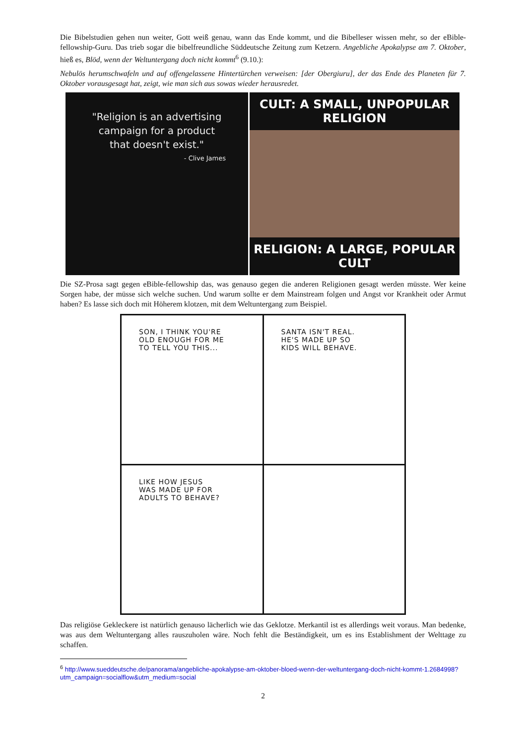Die Bibelstudien gehen nun weiter, Gott weiß genau, wann das Ende kommt, und die Bibelleser wissen mehr, so der eBible-fellowship-Guru. Das trieb sogar die bibelfreundliche Süddeutsche Zeitung zum Ketzern. Angebliche Apokalypse am 7. Oktober, hieß es, Blöd, wenn der Weltuntergang doch nicht kommt<sup>6</sup> (9.10.):
Nebulös herumschwafeln und auf offengelassene Hintertürchen verweisen: [der Obergiuru], der das Ende des Planeten für 7. Oktober vorausgesagt hat, zeigt, wie man sich aus sowas wieder herausredet.
"Religion is an advertising
campaign for a product
that doesn't exist."
- Clive James
CULT: A SMALL, UNPOPULAR RELIGION
RELIGION: A LARGE, POPULAR CULT
Die SZ-Prosa sagt gegen eBible-fellowship das, was genauso gegen die anderen Religionen gesagt werden müss­te. Wer keine Sorgen habe, der müsse sich welche suchen. Und warum sollte er dem Mainstream folgen und Angst vor Krankheit oder Armut haben? Es lasse sich doch mit Höherem klotzen, mit dem Weltuntergang zum Beispiel.
SON, I THINK YOU'RE
OLD ENOUGH FOR ME
TO TELL YOU THIS...
SANTA ISN'T REAL.
HE'S MADE UP SO
KIDS WILL BEHAVE.
LIKE HOW JESUS
WAS MADE UP FOR
ADULTS TO BEHAVE?
Das religiöse Gekleckere ist natürlich genauso lächerlich wie das Geklotze. Merkantil ist es allerdings weit vor­aus. Man bedenke, was aus dem Weltuntergang alles rauszuholen wäre. Noch fehlt die Beständigkeit, um es ins Establishment der Welttage zu schaffen.
<sup>6</sup> http://www.sueddeutsche.de/panorama/angebliche-apokalypse-am-oktober-bloed-wenn-der-weltuntergang-doch-nicht-kommt-1.2684998?utm_campaign=socialflow&utm_medium=social
2